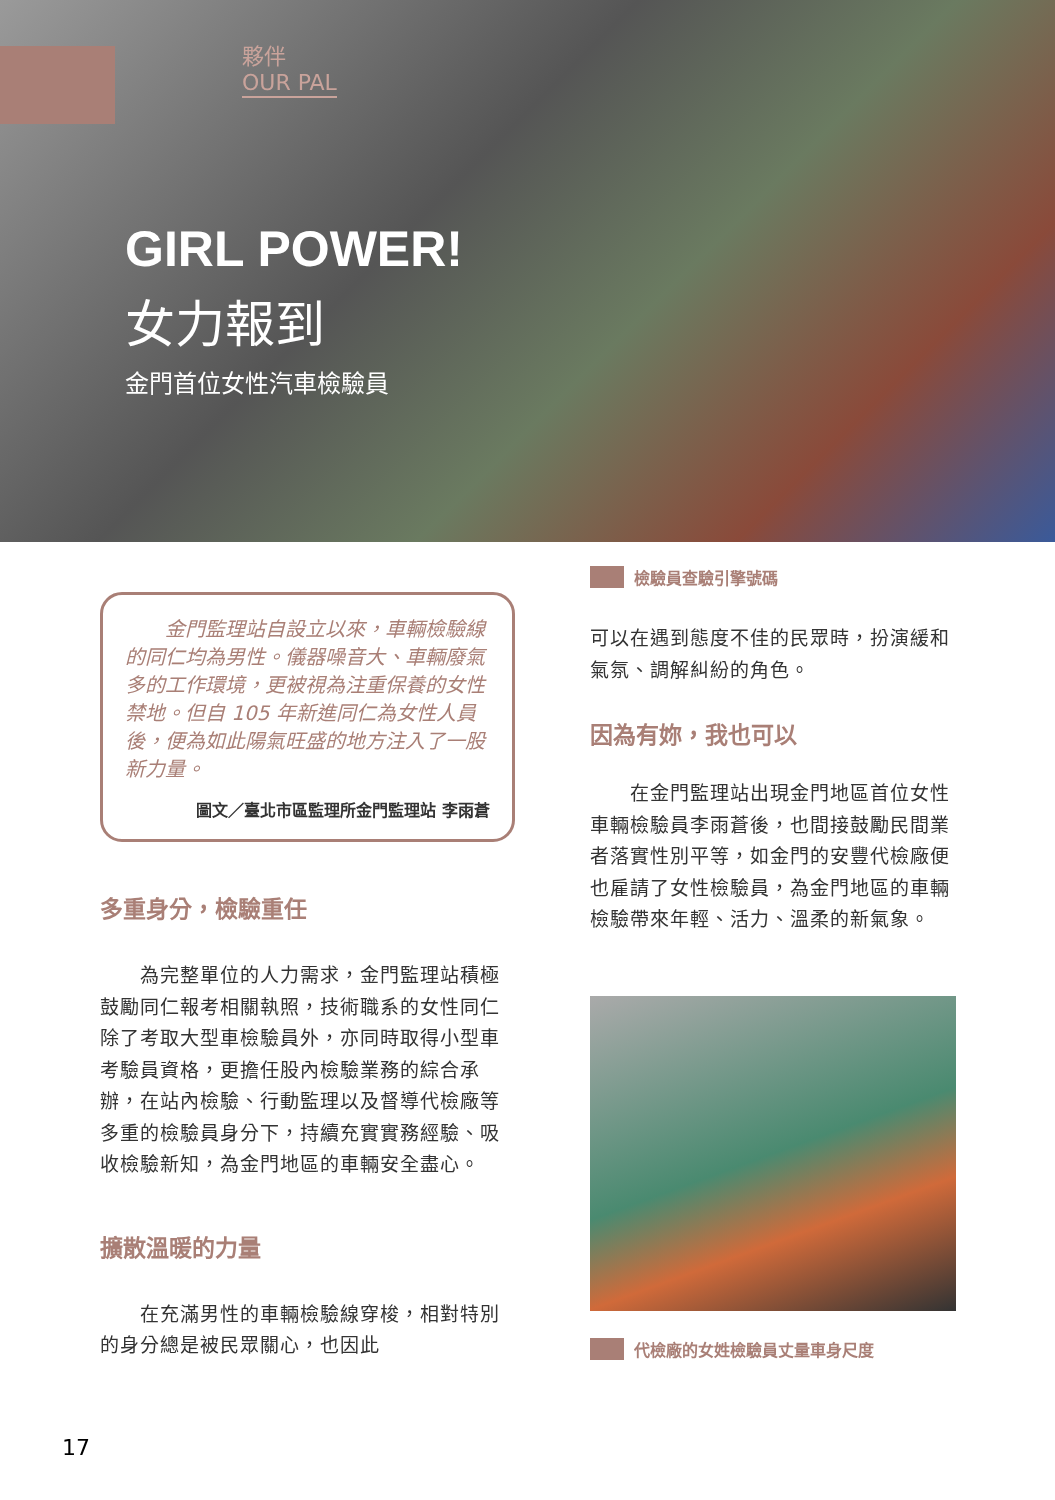夥伴
OUR PAL
GIRL POWER!
女力報到
金門首位女性汽車檢驗員
　　金門監理站自設立以來，車輛檢驗線的同仁均為男性。儀器噪音大、車輛廢氣多的工作環境，更被視為注重保養的女性禁地。但自 105 年新進同仁為女性人員後，便為如此陽氣旺盛的地方注入了一股新力量。
圖文／臺北市區監理所金門監理站 李雨蒼
多重身分，檢驗重任
　　為完整單位的人力需求，金門監理站積極鼓勵同仁報考相關執照，技術職系的女性同仁除了考取大型車檢驗員外，亦同時取得小型車考驗員資格，更擔任股內檢驗業務的綜合承辦，在站內檢驗、行動監理以及督導代檢廠等多重的檢驗員身分下，持續充實實務經驗、吸收檢驗新知，為金門地區的車輛安全盡心。
擴散溫暖的力量
　　在充滿男性的車輛檢驗線穿梭，相對特別的身分總是被民眾關心，也因此
檢驗員查驗引擎號碼
可以在遇到態度不佳的民眾時，扮演緩和氣氛、調解糾紛的角色。
因為有妳，我也可以
　　在金門監理站出現金門地區首位女性車輛檢驗員李雨蒼後，也間接鼓勵民間業者落實性別平等，如金門的安豐代檢廠便也雇請了女性檢驗員，為金門地區的車輛檢驗帶來年輕、活力、溫柔的新氣象。
代檢廠的女姓檢驗員丈量車身尺度
17